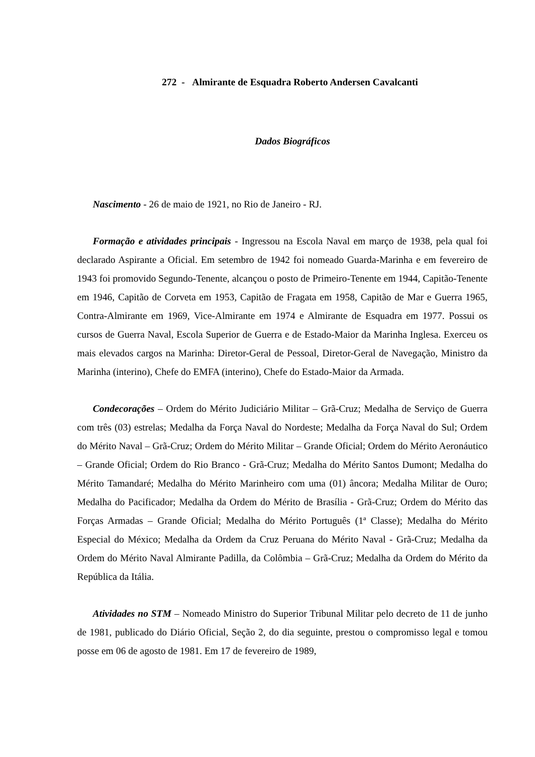272 - Almirante de Esquadra Roberto Andersen Cavalcanti
Dados Biográficos
Nascimento - 26 de maio de 1921, no Rio de Janeiro - RJ.
Formação e atividades principais - Ingressou na Escola Naval em março de 1938, pela qual foi declarado Aspirante a Oficial. Em setembro de 1942 foi nomeado Guarda-Marinha e em fevereiro de 1943 foi promovido Segundo-Tenente, alcançou o posto de Primeiro-Tenente em 1944, Capitão-Tenente em 1946, Capitão de Corveta em 1953, Capitão de Fragata em 1958, Capitão de Mar e Guerra 1965, Contra-Almirante em 1969, Vice-Almirante em 1974 e Almirante de Esquadra em 1977. Possui os cursos de Guerra Naval, Escola Superior de Guerra e de Estado-Maior da Marinha Inglesa. Exerceu os mais elevados cargos na Marinha: Diretor-Geral de Pessoal, Diretor-Geral de Navegação, Ministro da Marinha (interino), Chefe do EMFA (interino), Chefe do Estado-Maior da Armada.
Condecorações – Ordem do Mérito Judiciário Militar – Grã-Cruz; Medalha de Serviço de Guerra com três (03) estrelas; Medalha da Força Naval do Nordeste; Medalha da Força Naval do Sul; Ordem do Mérito Naval – Grã-Cruz; Ordem do Mérito Militar – Grande Oficial; Ordem do Mérito Aeronáutico – Grande Oficial; Ordem do Rio Branco - Grã-Cruz; Medalha do Mérito Santos Dumont; Medalha do Mérito Tamandaré; Medalha do Mérito Marinheiro com uma (01) âncora; Medalha Militar de Ouro; Medalha do Pacificador; Medalha da Ordem do Mérito de Brasília - Grã-Cruz; Ordem do Mérito das Forças Armadas – Grande Oficial; Medalha do Mérito Português (1ª Classe); Medalha do Mérito Especial do México; Medalha da Ordem da Cruz Peruana do Mérito Naval - Grã-Cruz; Medalha da Ordem do Mérito Naval Almirante Padilla, da Colômbia – Grã-Cruz; Medalha da Ordem do Mérito da República da Itália.
Atividades no STM – Nomeado Ministro do Superior Tribunal Militar pelo decreto de 11 de junho de 1981, publicado do Diário Oficial, Seção 2, do dia seguinte, prestou o compromisso legal e tomou posse em 06 de agosto de 1981. Em 17 de fevereiro de 1989,